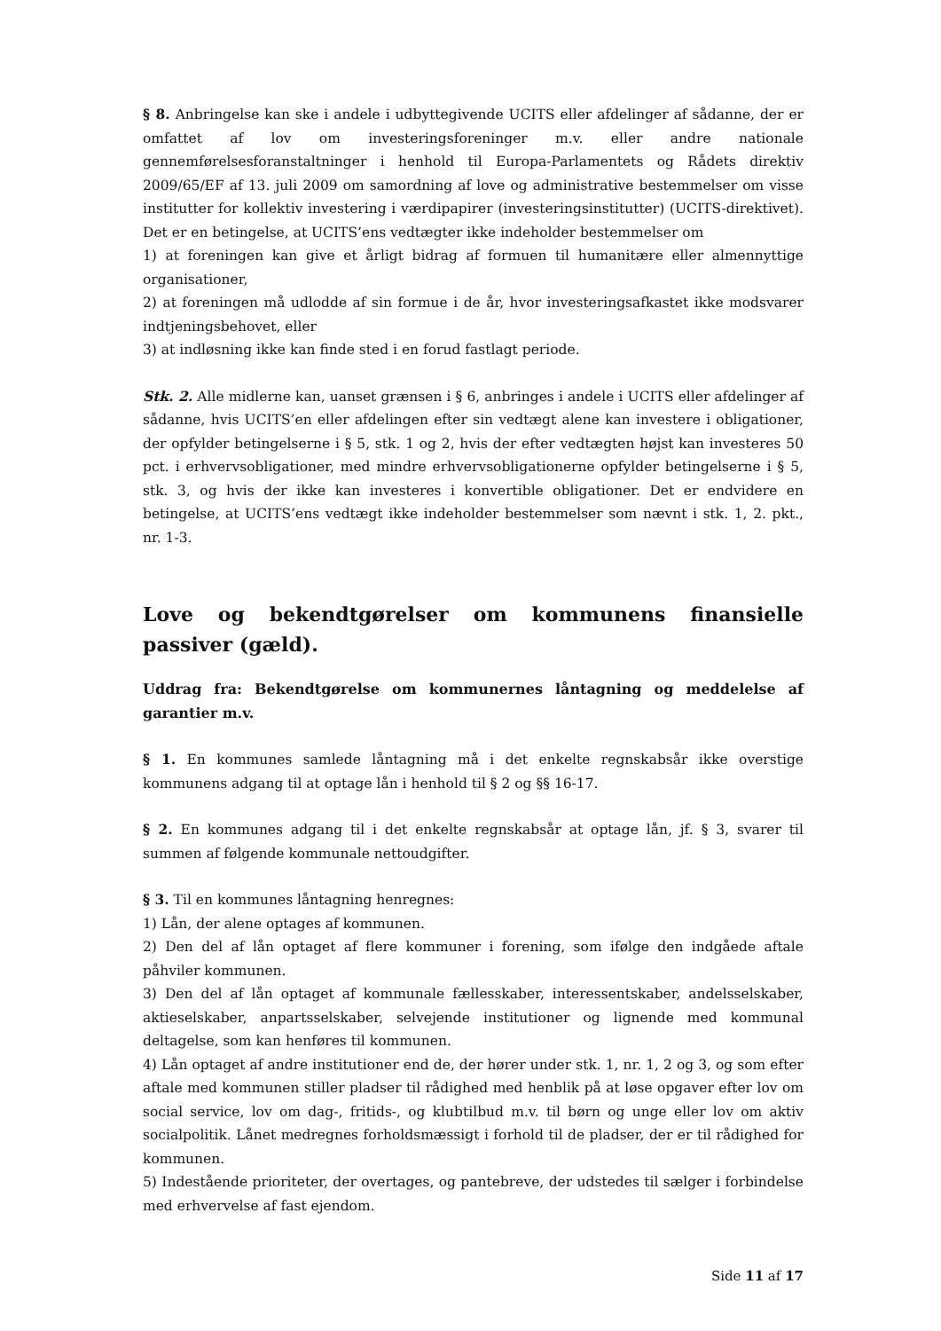§ 8. Anbringelse kan ske i andele i udbyttegivende UCITS eller afdelinger af sådanne, der er omfattet af lov om investeringsforeninger m.v. eller andre nationale gennemførelsesforanstaltninger i henhold til Europa-Parlamentets og Rådets direktiv 2009/65/EF af 13. juli 2009 om samordning af love og administrative bestemmelser om visse institutter for kollektiv investering i værdipapirer (investeringsinstitutter) (UCITS-direktivet). Det er en betingelse, at UCITS’ens vedtægter ikke indeholder bestemmelser om
1) at foreningen kan give et årligt bidrag af formuen til humanitære eller almennyttige organisationer,
2) at foreningen må udlodde af sin formue i de år, hvor investeringsafkastet ikke modsvarer indtjeningsbehovet, eller
3) at indløsning ikke kan finde sted i en forud fastlagt periode.
Stk. 2. Alle midlerne kan, uanset grænsen i § 6, anbringes i andele i UCITS eller afdelinger af sådanne, hvis UCITS’en eller afdelingen efter sin vedtægt alene kan investere i obligationer, der opfylder betingelserne i § 5, stk. 1 og 2, hvis der efter vedtægten højst kan investeres 50 pct. i erhvervsobligationer, med mindre erhvervsobligationerne opfylder betingelserne i § 5, stk. 3, og hvis der ikke kan investeres i konvertible obligationer. Det er endvidere en betingelse, at UCITS’ens vedtægt ikke indeholder bestemmelser som nævnt i stk. 1, 2. pkt., nr. 1-3.
Love og bekendtgørelser om kommunens finansielle passiver (gæld).
Uddrag fra: Bekendtgørelse om kommunernes låntagning og meddelelse af garantier m.v.
§ 1. En kommunes samlede låntagning må i det enkelte regnskabsår ikke overstige kommunens adgang til at optage lån i henhold til § 2 og §§ 16-17.
§ 2. En kommunes adgang til i det enkelte regnskabsår at optage lån, jf. § 3, svarer til summen af følgende kommunale nettoudgifter.
§ 3. Til en kommunes låntagning henregnes:
1) Lån, der alene optages af kommunen.
2) Den del af lån optaget af flere kommuner i forening, som ifølge den indgåede aftale påhviler kommunen.
3) Den del af lån optaget af kommunale fællesskaber, interessentskaber, andelsselskaber, aktieselskaber, anpartsselskaber, selvejende institutioner og lignende med kommunal deltagelse, som kan henføres til kommunen.
4) Lån optaget af andre institutioner end de, der hører under stk. 1, nr. 1, 2 og 3, og som efter aftale med kommunen stiller pladser til rådighed med henblik på at løse opgaver efter lov om social service, lov om dag-, fritids-, og klubtilbud m.v. til børn og unge eller lov om aktiv socialpolitik. Lånet medregnes forholdsmæssigt i forhold til de pladser, der er til rådighed for kommunen.
5) Indestående prioriteter, der overtages, og pantebreve, der udstedes til sælger i forbindelse med erhvervelse af fast ejendom.
Side 11 af 17